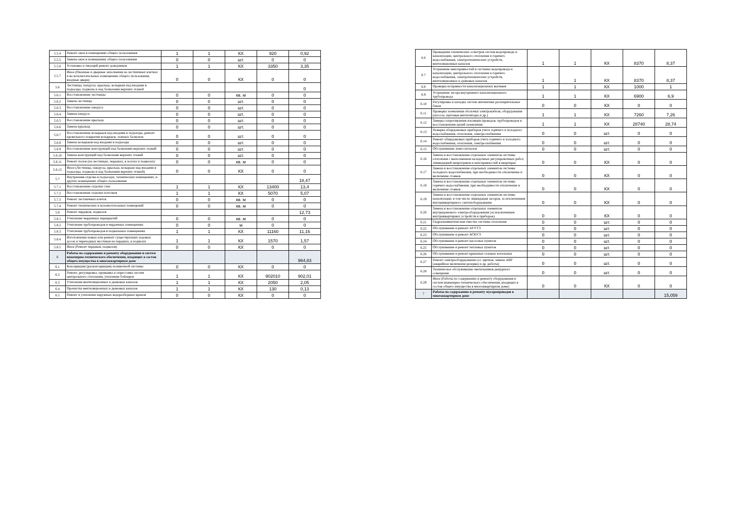| 5.5.4 | Ремонт окон в помещениях общего пользования | 1 | 1 | КХ | 920 | 0,92 |
| 5.5.5 | Замена окон в помещениях общего пользования | 0 | 0 | шт. | 0 | 0 |
| 5.5.6 | Установка и текущий ремонт доводчиков | 1 | 1 | КХ | 3350 | 3,35 |
| 5.5.7 | Иное (Оконные и дверные заполнения на лестничных клетках и во вспомогательных помещениях общего пользования, входные двери) | 0 | 0 | КХ | 0 | 0 |
| 5.6 | Лестницы, пандусы, крыльца, козырьки над входами в подъезды, подвалы и над балконами верхних этажей | | | | | 0 |
| 5.6.1 | Восстановление лестницы | 0 | 0 | кв. м | 0 | 0 |
| 5.6.2 | Замена лестницы | 0 | 0 | шт. | 0 | 0 |
| 5.6.3 | Восстановление пандуса | 0 | 0 | шт. | 0 | 0 |
| 5.6.4 | Замена пандуса | 0 | 0 | шт. | 0 | 0 |
| 5.6.5 | Восстановление крыльца | 0 | 0 | шт. | 0 | 0 |
| 5.6.6 | Замена крыльца | 0 | 0 | шт. | 0 | 0 |
| 5.6.7 | Восстановление козырьков над входами в подъезды, ремонт кровельного покрытия козырьков, ложных балконов | 0 | 0 | шт. | 0 | 0 |
| 5.6.8 | Замена козырьков над входами в подъезды | 0 | 0 | шт. | 0 | 0 |
| 5.6.9 | Восстановление конструкций над балконами верхних этажей | 0 | 0 | шт. | 0 | 0 |
| 5.6.10 | Замена конструкций над балконами верхних этажей | 0 | 0 | шт. | 0 | 0 |
| 5.6.11 | Ремонт полов (на лестницах, чердаках, в холлах и подвалах) | 0 | 0 | кв. м | 0 | 0 |
| 5.6.12 | Иное (Лестницы, пандусы, крыльца, козырьки над входами в подъезды, подвалы и над балконами верхних этажей) | 0 | 0 | КХ | 0 | 0 |
| 5.7 | Внутренняя отделка в подъездах, технических помещениях, и других помещениях общего пользования | | | | | 18,47 |
| 5.7.1 | Восстановление отделки стен | 1 | 1 | КХ | 13400 | 13,4 |
| 5.7.2 | Восстановление отделки потолков | 1 | 1 | КХ | 5070 | 5,07 |
| 5.7.3 | Ремонт лестничных клеток | 0 | 0 | кв. м | 0 | 0 |
| 5.7.4 | Ремонт технических и вспомогательных помещений | 0 | 0 | кв. м | 0 | 0 |
| 5.8 | Ремонт чердаков, подвалов | | | | | 12,73 |
| 5.8.1 | Утепление чердачных перекрытий | 0 | 0 | кв. м | 0 | 0 |
| 5.8.2 | Утепление трубопроводов в чердачных помещениях | 0 | 0 | м | 0 | 0 |
| 5.8.3 | Утепление трубопроводов в подвальных помещениях | 1 | 1 | КХ | 11160 | 11,16 |
| 5.8.4 | Изготовление новых или ремонт существующих ходовых досок и переходных мостиков на чердаках, в подвалах | 1 | 1 | КХ | 1570 | 1,57 |
| 5.8.5 | Иное (Ремонт чердаков, подвалов) | 0 | 0 | КХ | 0 | 0 |
| 6 | Работы по содержанию и ремонту оборудования и систем инженерно-технического обеспечения, входящих в состав общего имущества в многоквартирном доме | | | | | 964,83 |
| 6.1 | Консервация (расконсервация) поливочной системы | 0 | 0 | КХ | 0 | 0 |
| 6.2 | Ремонт, регулировка, промывка и опрессовка систем центрального отопления, утепление бойлеров | 1 | 1 | КХ | 902010 | 902,01 |
| 6.3 | Утепление вентиляционных и дымовых каналов | 1 | 1 | КХ | 2050 | 2,05 |
| 6.4 | Прочистка вентиляционных и дымовых каналов | 1 | 1 | КХ | 130 | 0,13 |
| 6.5 | Ремонт и утепление наружных водоразборных кранов | 0 | 0 | КХ | 0 | 0 |
| 6.6 | Проведение технических осмотров систем водопровода и канализации, центрального отопления и горячего водоснабжения, электротехнических устройств, вентиляционных каналов | 1 | 1 | КХ | 8370 | 8,37 |
| 6.7 | Устранение неисправностей в системах водопровода и канализации, центрального отопления и горячего водоснабжения, электротехнических устройств, вентиляционных и дымовых каналов | 1 | 1 | КХ | 8370 | 8,37 |
| 6.8 | Проверка исправности канализационных вытяжек | 1 | 1 | КХ | 1000 | 1 |
| 6.9 | Устранение засора внутреннего канализационного трубопровода | 1 | 1 | КХ | 6900 | 6,9 |
| 6.10 | Регулировка и наладка систем автоматики расширительных баков | 0 | 0 | КХ | 0 | 0 |
| 6.11 | Проверка заземления оболочки электрокабеля, оборудования (насосы, щитовые вентиляторы и др.) | 1 | 1 | КХ | 7260 | 7,26 |
| 6.12 | Замеры сопротивления изоляции проводов, трубопроводов и восстановление цепей заземления | 1 | 1 | КХ | 28740 | 28,74 |
| 6.13 | Поверка общедомовых приборов учета горячего и холодного водоснабжения, отопления, электроснабжения | 0 | 0 | шт. | 0 | 0 |
| 6.14 | Ремонт общедомовых приборов учета горячего и холодного водоснабжения, отопления, электроснабжения | 0 | 0 | шт. | 0 | 0 |
| 6.15 | Обслуживание ламп-сигналов | 0 | 0 | шт. | 0 | 0 |
| 6.16 | Замена и восстановление отдельных элементов системы отопления с выполнением наладочных регулировочных работ, ликвидацией непрогревов и неисправностей в квартирах | 0 | 0 | КХ | 0 | 0 |
| 6.17 | Замена и восстановление отдельных элементов системы холодного водоснабжения, при необходимости отключение и включение стояков | 0 | 0 | КХ | 0 | 0 |
| 6.18 | Замена и восстановление отдельных элементов системы горячего водоснабжения, при необходимости отключение и включение стояков | 0 | 0 | КХ | 0 | 0 |
| 6.19 | Замена и восстановление отдельных элементов системы канализации, в том числе ликвидация засоров, за исключением внутриквартирного сантехоборудования | 0 | 0 | КХ | 0 | 0 |
| 6.20 | Замена и восстановление отдельных элементов внутридомового электрооборудования (за исключением внутриквартирных устройств и приборов) | 0 | 0 | КХ | 0 | 0 |
| 6.21 | Гидропневматическая очистка системы отопления | 0 | 0 | шт. | 0 | 0 |
| 6.22 | Обслуживание и ремонт АУУТЭ | 0 | 0 | шт. | 0 | 0 |
| 6.23 | Обслуживание и ремонт АСКУЭ | 0 | 0 | шт. | 0 | 0 |
| 6.24 | Обслуживание и ремонт насосных пунктов | 0 | 0 | шт. | 0 | 0 |
| 6.25 | Обслуживание и ремонт тепловых пунктов | 0 | 0 | шт. | 0 | 0 |
| 6.26 | Обслуживание и ремонт крышных газовых котельных | 0 | 0 | шт. | 0 | 0 |
| 6.27 | Ремонт электрооборудования (эл. щитков, замена АВР (аварийное включение резерва) и др. работы) | 0 | 0 | шт. | 0 | 0 |
| 6.28 | Техническое обслуживание светильников дежурного освещения | 0 | 0 | шт. | 0 | 0 |
| 6.29 | Иное (Работы по содержанию и ремонту оборудования и систем инженерно-технического обеспечения, входящих в состав общего имущества в многоквартирном доме) | 0 | 0 | КХ | 0 | 0 |
| 7 | Работы по содержанию и ремонту мусоропроводов в многоквартирном доме | | | | | 15,059 |